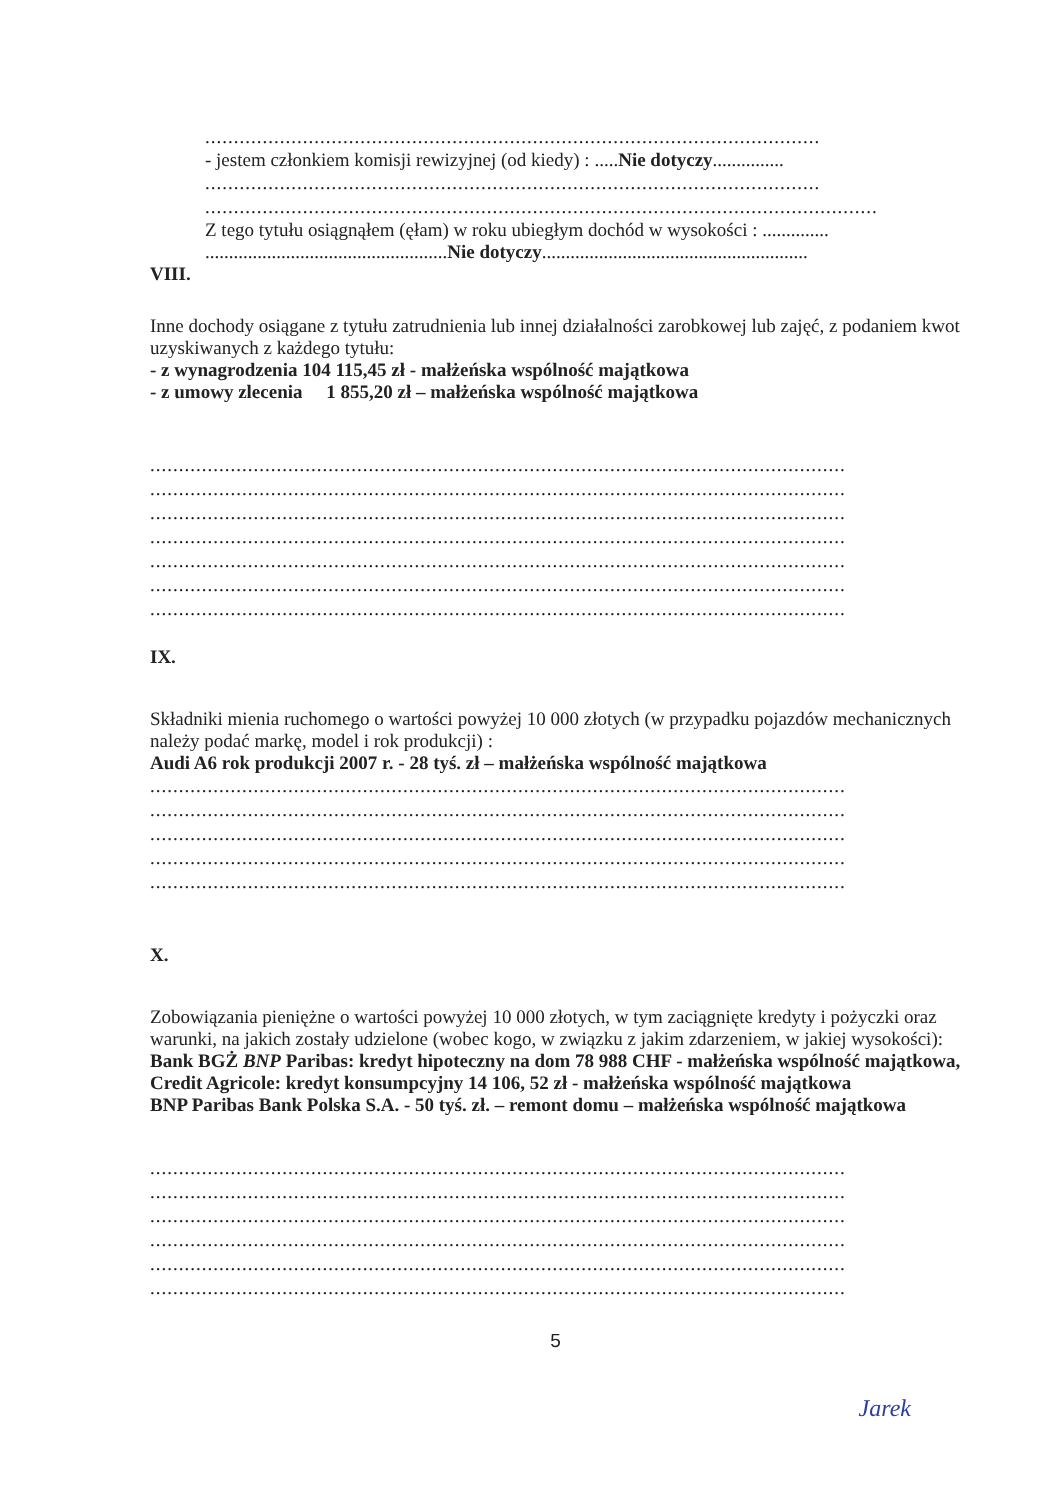...........................................................................................................
- jestem członkiem komisji rewizyjnej (od kiedy) : .....Nie dotyczy...............
...........................................................................................................
.....................................................................................................................
Z tego tytułu osiągnąłem (ęłam) w roku ubiegłym dochód w wysokości : ..............
...................................................Nie dotyczy........................................................
VIII.
Inne dochody osiągane z tytułu zatrudnienia lub innej działalności zarobkowej lub zajęć, z podaniem kwot uzyskiwanych z każdego tytułu:
- z wynagrodzenia 104 115,45 zł - małżeńska wspólność majątkowa
- z umowy zlecenia 1 855,20 zł – małżeńska wspólność majątkowa
.........................................................................................................................
.........................................................................................................................
.........................................................................................................................
.........................................................................................................................
.........................................................................................................................
.........................................................................................................................
.........................................................................................................................
IX.
Składniki mienia ruchomego o wartości powyżej 10 000 złotych (w przypadku pojazdów mechanicznych należy podać markę, model i rok produkcji) :
Audi A6 rok produkcji 2007 r. - 28 tyś. zł – małżeńska wspólność majątkowa
.........................................................................................................................
.........................................................................................................................
.........................................................................................................................
.........................................................................................................................
.........................................................................................................................
X.
Zobowiązania pieniężne o wartości powyżej 10 000 złotych, w tym zaciągnięte kredyty i pożyczki oraz warunki, na jakich zostały udzielone (wobec kogo, w związku z jakim zdarzeniem, w jakiej wysokości): Bank BGŻ BNP Paribas: kredyt hipoteczny na dom 78 988 CHF - małżeńska wspólność majątkowa,
Credit Agricole: kredyt konsumpcyjny 14 106, 52 zł - małżeńska wspólność majątkowa
BNP Paribas Bank Polska S.A. - 50 tyś. zł. – remont domu – małżeńska wspólność majątkowa
.........................................................................................................................
.........................................................................................................................
.........................................................................................................................
.........................................................................................................................
.........................................................................................................................
.........................................................................................................................
5
Jarek